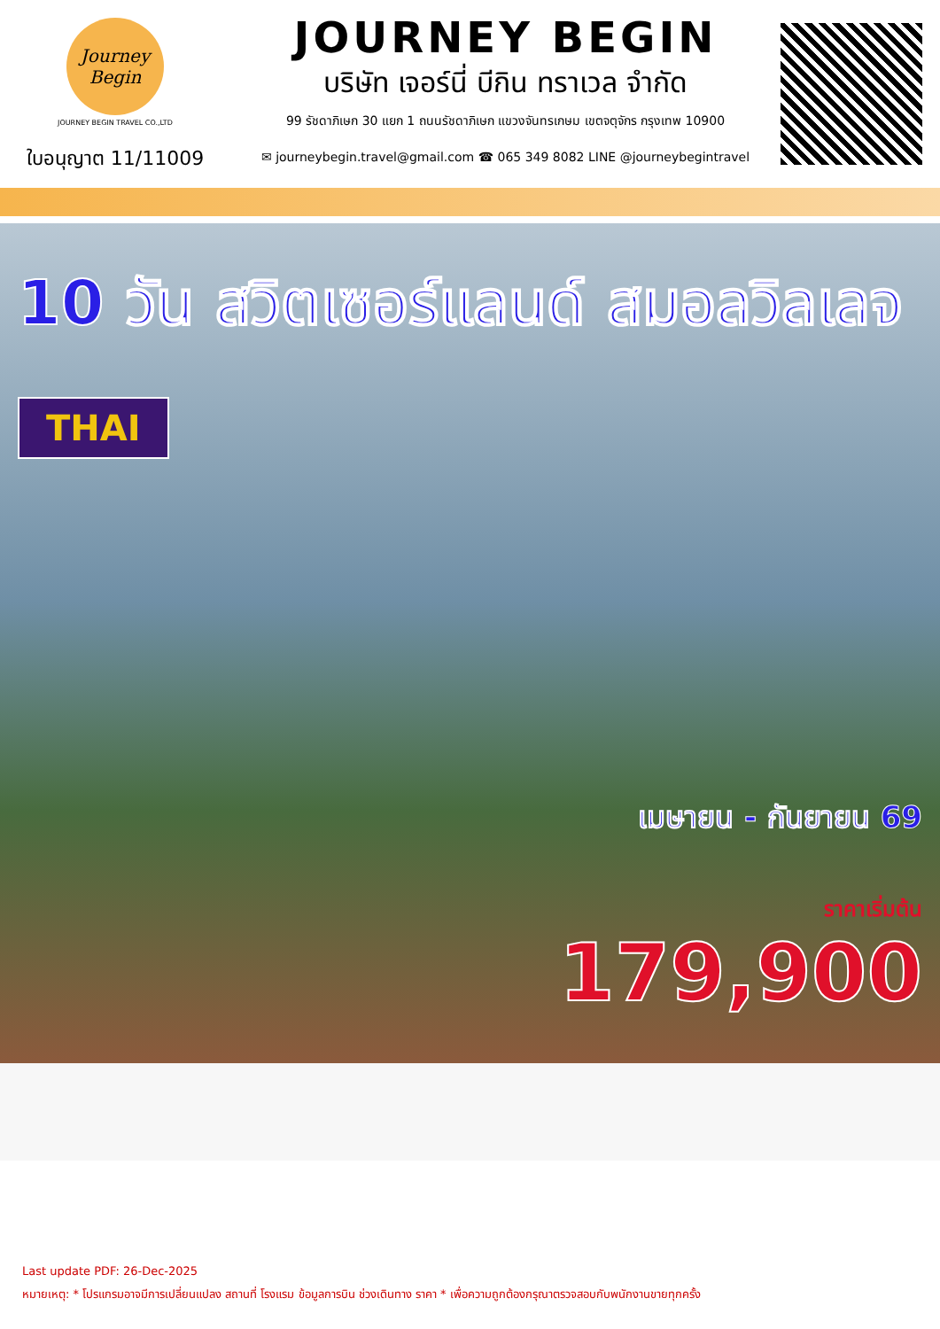Journey Begin
JOURNEY BEGIN TRAVEL CO.,LTD
ใบอนุญาต 11/11009
JOURNEY BEGIN
บริษัท เจอร์นี่ บีกิน ทราเวล จำกัด
99 รัชดาภิเษก 30 แยก 1 ถนนรัชดาภิเษก แขวงจันทรเกษม เขตจตุจักร กรุงเทพ 10900
✉ journeybegin.travel@gmail.com ☎ 065 349 8082 LINE @journeybegintravel
10 วัน สวิตเซอร์แลนด์ สมอลวิลเลจ
THAI
เมษายน - กันยายน 69
ราคาเริ่มต้น
179,900
Last update PDF: 26-Dec-2025
หมายเหตุ: * โปรแกรมอาจมีการเปลี่ยนแปลง สถานที่ โรงแรม ข้อมูลการบิน ช่วงเดินทาง ราคา * เพื่อความถูกต้องกรุณาตรวจสอบกับพนักงานขายทุกครั้ง